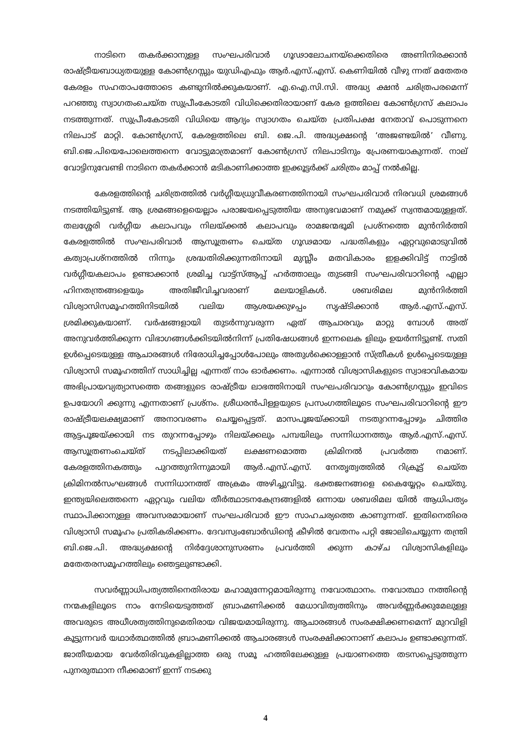നാടിനെ തകർക്കാനുള്ള സംഘപരിവാർ ഗൂഢാലോചനയ്ക്കെതിരെ അണിനിരക്കാൻ രാഷ്ട്രീയബാധ്യതയുള്ള കോൺഗ്രസ്സും യുഡിഎഫും ആർ.എസ്.എസ്. കെണിയിൽ വീഴു ന്നത് മതേതര കേരളം സഹതാപത്തോടെ കണ്ടുനിൽക്കുകയാണ്. എ.ഐ.സി.സി. അദ്ധ്യ ക്ഷൻ ചരിത്രപരമെന്ന് പറഞ്ഞു സ്വാഗതംചെയ്ത സുപ്രീംകോടതി വിധിക്കെതിരായാണ് കേര ളത്തിലെ കോൺഗ്രസ് കലാപം നടത്തുന്നത്. സുപ്രീംകോടതി വിധിയെ ആദ്യം സ്വാഗതം ചെയ്ത പ്രതിപക്ഷ നേതാവ് പൊടുന്നനെ നിലപാട് മാറ്റി. കോൺഗ്രസ്, കേരളത്തിലെ ബി. ജെ.പി. അദ്ധ്യക്ഷന്റെ ‘അജണ്ടയിൽ’ വീണു. ബി.ജെ.പിയെപോലെത്തന്നെ വോട്ടുമാത്രമാണ് കോൺഗ്രസ് നിലപാടിനും പ്രേരണയാകുന്നത്. നാല് വോട്ടിനുവേണ്ടി നാടിനെ തകർക്കാൻ മടികാണിക്കാത്ത ഇക്കൂട്ടർക്ക് ചരിത്രം മാപ്പ് നൽകില്ല.
കേരളത്തിന്റെ ചരിത്രത്തിൽ വർഗ്ഗീയധ്രുവീകരണത്തിനായി സംഘപരിവാർ നിരവധി ശ്രമങ്ങൾ നടത്തിയിട്ടുണ്ട്. ആ ശ്രമങ്ങളെയെല്ലാം പരാജയപ്പെടുത്തിയ അനുഭവമാണ് നമുക്ക് സ്വന്തമായുള്ളത്. തലശ്ശേരി വർഗ്ഗീയ കലാപവും നിലയ്ക്കൽ കലാപവും രാമജന്മഭൂമി പ്രശ്നത്തെ മുൻനിർത്തി കേരളത്തിൽ സംഘപരിവാർ ആസൂത്രണം ചെയ്ത ഗൂഢമായ പദ്ധതികളും ഏറ്റവുമൊടുവിൽ കത്വാപ്രശ്നത്തിൽ നിന്നും ശ്രദ്ധതിരിക്കുന്നതിനായി മുസ്ലീം മതവികാരം ഇളക്കിവിട്ട് നാട്ടിൽ വർഗ്ഗീയകലാപം ഉണ്ടാക്കാൻ ശ്രമിച്ച വാട്ട്സ്ആപ്പ് ഹർത്താലും തുടങ്ങി സംഘപരിവാറിന്റെ എല്ലാ ഹിനതന്ത്രങ്ങളെയും അതിജീവിച്ചവരാണ് മലയാളികൾ. ശബരിമല മുൻനിർത്തി വിശ്വാസിസമൂഹത്തിനിടയിൽ വലിയ ആശയക്കുഴപ്പം സൃഷ്ടിക്കാൻ ആർ.എസ്.എസ്. ശ്രമിക്കുകയാണ്. വർഷങ്ങളായി തുടർന്നുവരുന്ന ഏത് ആചാരവും മാറ്റു മ്പോൾ അത് അനുവർത്തിക്കുന്ന വിഭാഗങ്ങൾക്കിടയിൽനിന്ന് പ്രതിഷേധങ്ങൾ ഇന്നലെക ളിലും ഉയർന്നിട്ടുണ്ട്. സതി ഉൾപ്പെടെയുള്ള ആചാരങ്ങൾ നിരോധിച്ചപ്പോൾപോലും അതുൾക്കൊള്ളാൻ സ്ത്രീകൾ ഉൾപ്പെടെയുള്ള വിശ്വാസി സമൂഹത്തിന് സാധിച്ചില്ല എന്നത് നാം ഓർക്കണം. എന്നാൽ വിശ്വാസികളുടെ സ്വാഭാവികമായ അഭിപ്രായവ്യത്യാസത്തെ തങ്ങളുടെ രാഷ്ട്രീയ ലാഭത്തിനായി സംഘപരിവാറും കോൺഗ്രസ്സും ഇവിടെ ഉപയോഗി ക്കുന്നു എന്നതാണ് പ്രശ്നം. ശ്രീധരൻപിള്ളയുടെ പ്രസംഗത്തിലൂടെ സംഘപരിവാറിന്റെ ഈ രാഷ്ട്രീയലക്ഷ്യമാണ് അനാവരണം ചെയ്യപ്പെട്ടത്. മാസപൂജയ്ക്കായി നടതുറന്നപ്പോഴും ചിത്തിര ആട്ടപൂജയ്ക്കായി നട തുറന്നപ്പോഴും നിലയ്ക്കലും പമ്പയിലും സന്നിധാനത്തും ആർ.എസ്.എസ്. ആസൂത്രണംചെയ്ത് നടപ്പിലാക്കിയത് ലക്ഷണമൊത്ത ക്രിമിനൽ പ്രവർത്ത നമാണ്. കേരളത്തിനകത്തും പുറത്തുനിന്നുമായി ആർ.എസ്.എസ്. നേതൃത്വത്തിൽ റിക്രൂട്ട് ചെയ്ത ക്രിമിനൽസംഘങ്ങൾ സന്നിധാനത്ത് അക്രമം അഴിച്ചുവിട്ടു. ഭക്തജനങ്ങളെ കൈയ്യേറ്റം ചെയ്തു. ഇന്ത്യയിലെത്തന്നെ ഏറ്റവും വലിയ തീർത്ഥാടനകേന്ദ്രങ്ങളിൽ ഒന്നായ ശബരിമല യിൽ ആധിപത്യം സ്ഥാപിക്കാനുള്ള അവസരമായാണ് സംഘപരിവാർ ഈ സാഹചര്യത്തെ കാണുന്നത്. ഇതിനെതിരെ വിശ്വാസി സമൂഹം പ്രതികരിക്കണം. ദേവസ്വംബോർഡിന്റെ കീഴിൽ വേതനം പറ്റി ജോലിചെയ്യുന്ന തന്ത്രി ബി.ജെ.പി. അദ്ധ്യക്ഷന്റെ നിർദ്ദേശാനുസരണം പ്രവർത്തി ക്കുന്ന കാഴ്ച വിശ്വാസികളിലും മതേതരസമൂഹത്തിലും ഞെട്ടലുണ്ടാക്കി.
സവർണ്ണാധിപത്യത്തിനെതിരായ മഹാമുന്നേറ്റമായിരുന്നു നവോത്ഥാനം. നവോത്ഥാ നത്തിന്റെ നന്മകളിലൂടെ നാം നേടിയെടുത്തത് ബ്രാഹ്മണിക്കൽ മേധാവിത്വത്തിനും അവർണ്ണർക്കുമേലുള്ള അവരുടെ അധീശത്വത്തിനുമെതിരായ വിജയമായിരുന്നു. ആചാരങ്ങൾ സംരക്ഷിക്കണമെന്ന് മുറവിളി കൂട്ടുന്നവർ യഥാർത്ഥത്തിൽ ബ്രാഹ്മണിക്കൽ ആചാരങ്ങൾ സംരക്ഷിക്കാനാണ് കലാപം ഉണ്ടാക്കുന്നത്. ജാതീയമായ വേർതിരിവുകളില്ലാത്ത ഒരു സമൂ ഹത്തിലേക്കുള്ള പ്രയാണത്തെ തടസപ്പെടുത്തുന്ന പുനരുത്ഥാന നീക്കമാണ് ഇന്ന് നടക്കു
4